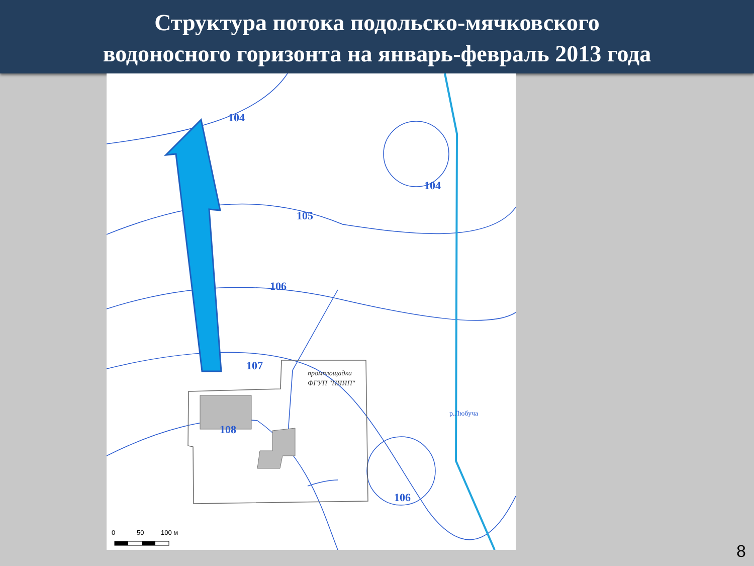Структура потока подольско-мячковского
водоносного горизонта на январь-февраль 2013 года
104
104
105
106
107
108
106
промплощадка
ФГУП "НИИП"
р.Любуча
0
50
100 м
8